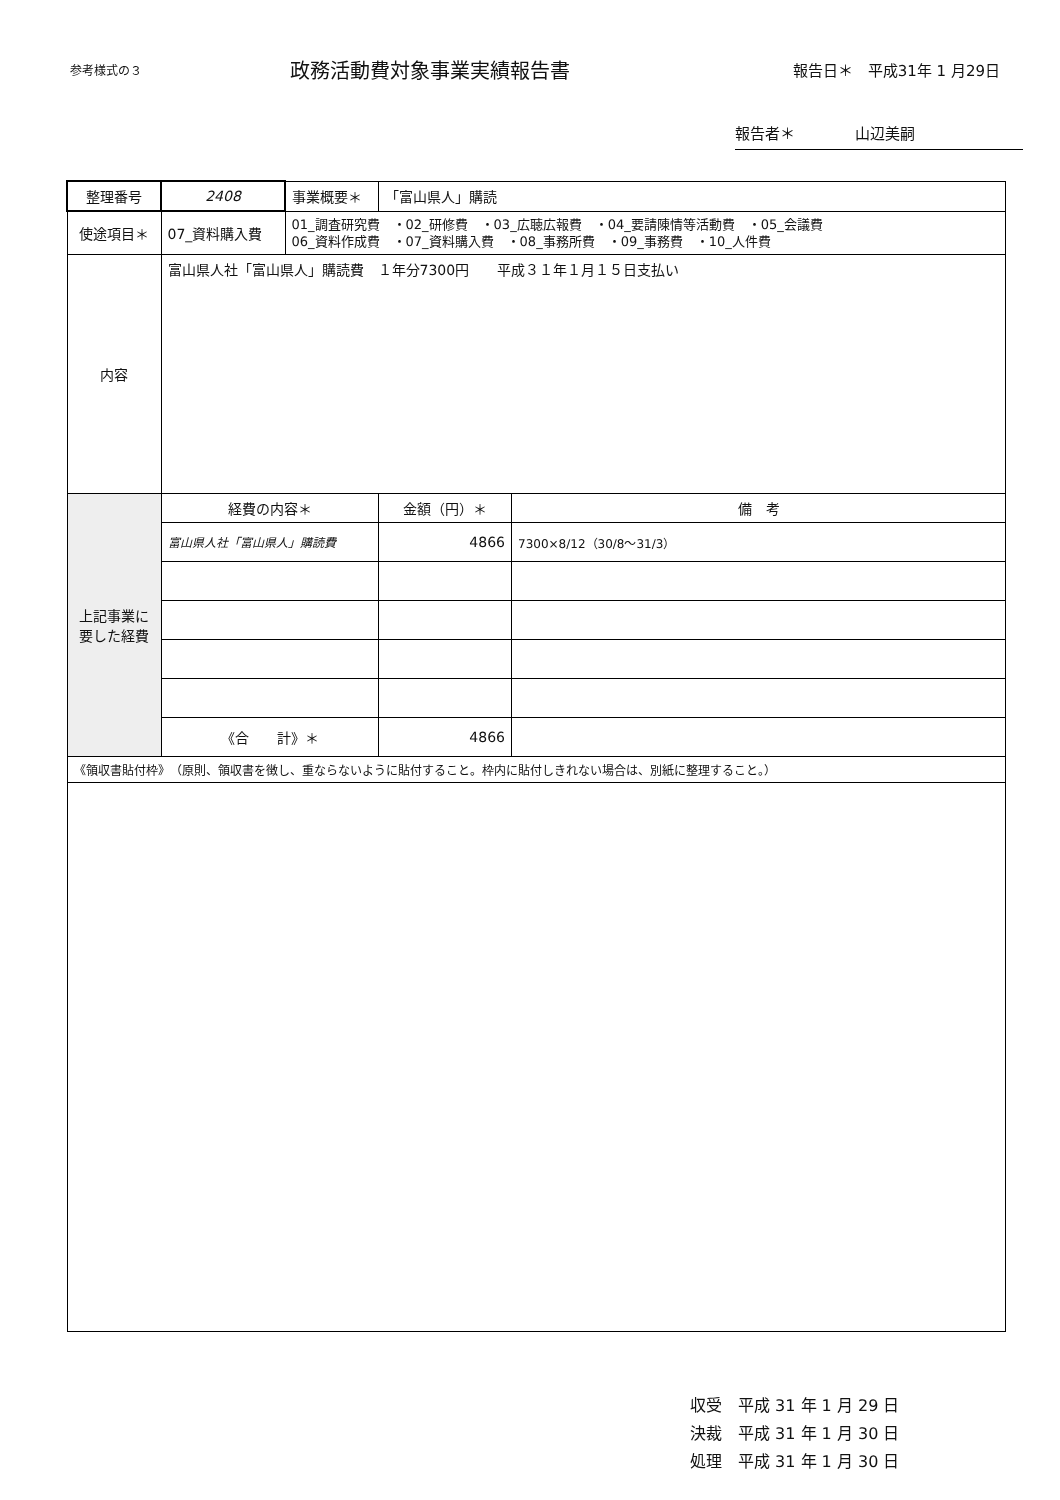参考様式の３
政務活動費対象事業実績報告書
報告日＊　平成31年 1 月29日
報告者＊　　　　山辺美嗣
| 整理番号 | 2408 | 事業概要＊ | 「富山県人」購読 | |
| 使途項目＊ | 07_資料購入費 | 01_調査研究費 ・02_研修費 ・03_広聴広報費 ・04_要請陳情等活動費 ・05_会議費 06_資料作成費 ・07_資料購入費 ・08_事務所費 ・09_事務費 ・10_人件費 | | |
| 内容 | 富山県人社「富山県人」購読費 １年分7300円 平成３１年１月１５日支払い | | | |
| 上記事業に要した経費 | 経費の内容＊ | | 金額（円）＊ | 備 考 |
| | 富山県人社「富山県人」購読費 | | 4866 | 7300×8/12（30/8～31/3） |
| | 《合 計》＊ | | 4866 | |
| 《領収書貼付枠》 （原則、領収書を徴し、重ならないように貼付すること。枠内に貼付しきれない場合は、別紙に整理すること。） | | | | |
収受　平成 31 年 1 月 29 日
決裁　平成 31 年 1 月 30 日
処理　平成 31 年 1 月 30 日